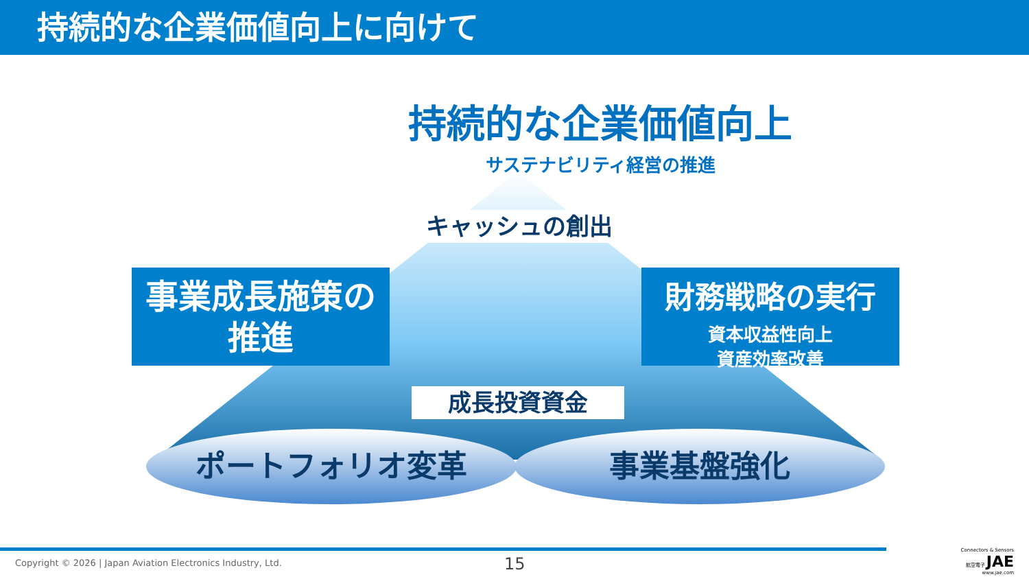持続的な企業価値向上に向けて
持続的な企業価値向上
サステナビリティ経営の推進
キャッシュの創出
事業成長施策の
推進
財務戦略の実行
資本収益性向上
資産効率改善
成長投資資金
ポートフォリオ変革 事業基盤強化
Copyright © 2026 | Japan Aviation Electronics Industry, Ltd.
15
Connectors & Sensors
航空電子 JAE
www.jae.com